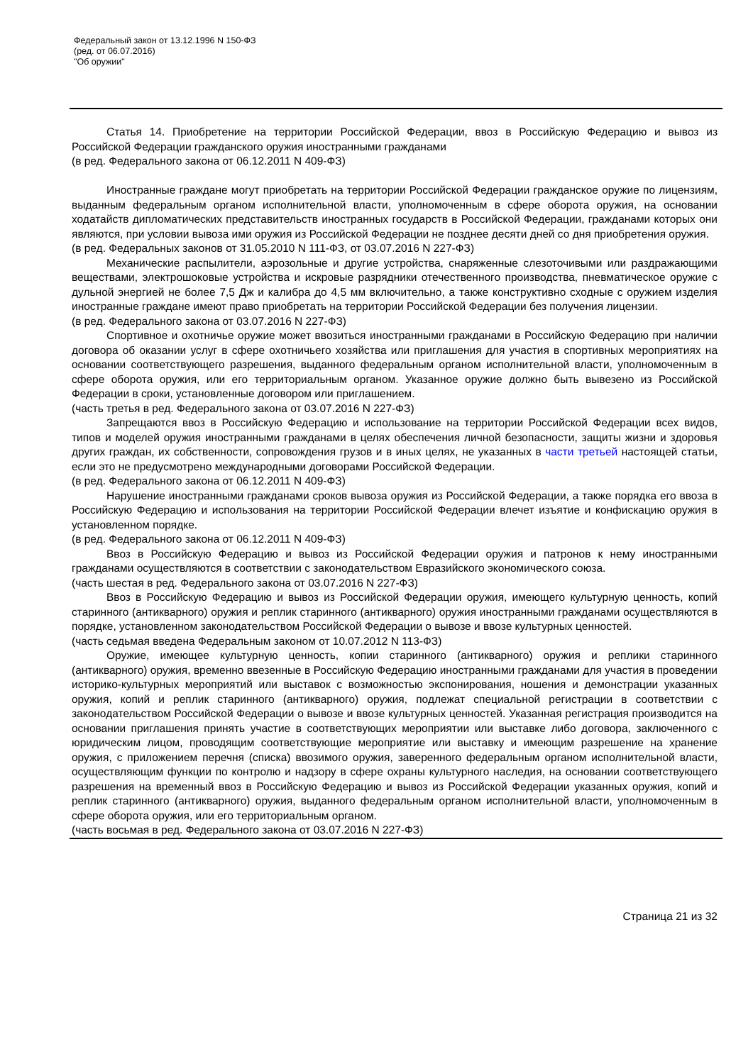Федеральный закон от 13.12.1996 N 150-ФЗ
(ред. от 06.07.2016)
"Об оружии"
Статья 14. Приобретение на территории Российской Федерации, ввоз в Российскую Федерацию и вывоз из Российской Федерации гражданского оружия иностранными гражданами
(в ред. Федерального закона от 06.12.2011 N 409-ФЗ)
Иностранные граждане могут приобретать на территории Российской Федерации гражданское оружие по лицензиям, выданным федеральным органом исполнительной власти, уполномоченным в сфере оборота оружия, на основании ходатайств дипломатических представительств иностранных государств в Российской Федерации, гражданами которых они являются, при условии вывоза ими оружия из Российской Федерации не позднее десяти дней со дня приобретения оружия.
(в ред. Федеральных законов от 31.05.2010 N 111-ФЗ, от 03.07.2016 N 227-ФЗ)
Механические распылители, аэрозольные и другие устройства, снаряженные слезоточивыми или раздражающими веществами, электрошоковые устройства и искровые разрядники отечественного производства, пневматическое оружие с дульной энергией не более 7,5 Дж и калибра до 4,5 мм включительно, а также конструктивно сходные с оружием изделия иностранные граждане имеют право приобретать на территории Российской Федерации без получения лицензии.
(в ред. Федерального закона от 03.07.2016 N 227-ФЗ)
Спортивное и охотничье оружие может ввозиться иностранными гражданами в Российскую Федерацию при наличии договора об оказании услуг в сфере охотничьего хозяйства или приглашения для участия в спортивных мероприятиях на основании соответствующего разрешения, выданного федеральным органом исполнительной власти, уполномоченным в сфере оборота оружия, или его территориальным органом. Указанное оружие должно быть вывезено из Российской Федерации в сроки, установленные договором или приглашением.
(часть третья в ред. Федерального закона от 03.07.2016 N 227-ФЗ)
Запрещаются ввоз в Российскую Федерацию и использование на территории Российской Федерации всех видов, типов и моделей оружия иностранными гражданами в целях обеспечения личной безопасности, защиты жизни и здоровья других граждан, их собственности, сопровождения грузов и в иных целях, не указанных в части третьей настоящей статьи, если это не предусмотрено международными договорами Российской Федерации.
(в ред. Федерального закона от 06.12.2011 N 409-ФЗ)
Нарушение иностранными гражданами сроков вывоза оружия из Российской Федерации, а также порядка его ввоза в Российскую Федерацию и использования на территории Российской Федерации влечет изъятие и конфискацию оружия в установленном порядке.
(в ред. Федерального закона от 06.12.2011 N 409-ФЗ)
Ввоз в Российскую Федерацию и вывоз из Российской Федерации оружия и патронов к нему иностранными гражданами осуществляются в соответствии с законодательством Евразийского экономического союза.
(часть шестая в ред. Федерального закона от 03.07.2016 N 227-ФЗ)
Ввоз в Российскую Федерацию и вывоз из Российской Федерации оружия, имеющего культурную ценность, копий старинного (антикварного) оружия и реплик старинного (антикварного) оружия иностранными гражданами осуществляются в порядке, установленном законодательством Российской Федерации о вывозе и ввозе культурных ценностей.
(часть седьмая введена Федеральным законом от 10.07.2012 N 113-ФЗ)
Оружие, имеющее культурную ценность, копии старинного (антикварного) оружия и реплики старинного (антикварного) оружия, временно ввезенные в Российскую Федерацию иностранными гражданами для участия в проведении историко-культурных мероприятий или выставок с возможностью экспонирования, ношения и демонстрации указанных оружия, копий и реплик старинного (антикварного) оружия, подлежат специальной регистрации в соответствии с законодательством Российской Федерации о вывозе и ввозе культурных ценностей. Указанная регистрация производится на основании приглашения принять участие в соответствующих мероприятии или выставке либо договора, заключенного с юридическим лицом, проводящим соответствующие мероприятие или выставку и имеющим разрешение на хранение оружия, с приложением перечня (списка) ввозимого оружия, заверенного федеральным органом исполнительной власти, осуществляющим функции по контролю и надзору в сфере охраны культурного наследия, на основании соответствующего разрешения на временный ввоз в Российскую Федерацию и вывоз из Российской Федерации указанных оружия, копий и реплик старинного (антикварного) оружия, выданного федеральным органом исполнительной власти, уполномоченным в сфере оборота оружия, или его территориальным органом.
(часть восьмая в ред. Федерального закона от 03.07.2016 N 227-ФЗ)
Страница 21 из 32